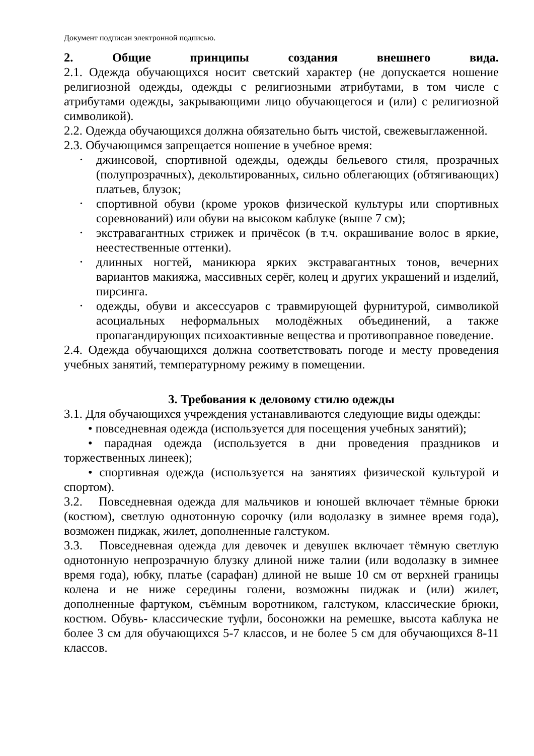Документ подписан электронной подписью.
2. Общие принципы создания внешнего вида.
2.1. Одежда обучающихся носит светский характер (не допускается ношение религиозной одежды, одежды с религиозными атрибутами, в том числе с атрибутами одежды, закрывающими лицо обучающегося и (или) с религиозной символикой).
2.2. Одежда обучающихся должна обязательно быть чистой, свежевыглаженной.
2.3. Обучающимся запрещается ношение в учебное время:
• джинсовой, спортивной одежды, одежды бельевого стиля, прозрачных (полупрозрачных), декольтированных, сильно облегающих (обтягивающих) платьев, блузок;
• спортивной обуви (кроме уроков физической культуры или спортивных соревнований) или обуви на высоком каблуке (выше 7 см);
• экстравагантных стрижек и причёсок (в т.ч. окрашивание волос в яркие, неестественные оттенки).
• длинных ногтей, маникюра ярких экстравагантных тонов, вечерних вариантов макияжа, массивных серёг, колец и других украшений и изделий, пирсинга.
• одежды, обуви и аксессуаров с травмирующей фурнитурой, символикой асоциальных неформальных молодёжных объединений, а также пропагандирующих психоактивные вещества и противоправное поведение.
2.4. Одежда обучающихся должна соответствовать погоде и месту проведения учебных занятий, температурному режиму в помещении.
3. Требования к деловому стилю одежды
3.1. Для обучающихся учреждения устанавливаются следующие виды одежды:
• повседневная одежда (используется для посещения учебных занятий);
• парадная одежда (используется в дни проведения праздников и торжественных линеек);
• спортивная одежда (используется на занятиях физической культурой и спортом).
3.2. Повседневная одежда для мальчиков и юношей включает тёмные брюки (костюм), светлую однотонную сорочку (или водолазку в зимнее время года), возможен пиджак, жилет, дополненные галстуком.
3.3. Повседневная одежда для девочек и девушек включает тёмную светлую однотонную непрозрачную блузку длиной ниже талии (или водолазку в зимнее время года), юбку, платье (сарафан) длиной не выше 10 см от верхней границы колена и не ниже середины голени, возможны пиджак и (или) жилет, дополненные фартуком, съёмным воротником, галстуком, классические брюки, костюм. Обувь- классические туфли, босоножки на ремешке, высота каблука не более 3 см для обучающихся 5-7 классов, и не более 5 см для обучающихся 8-11 классов.